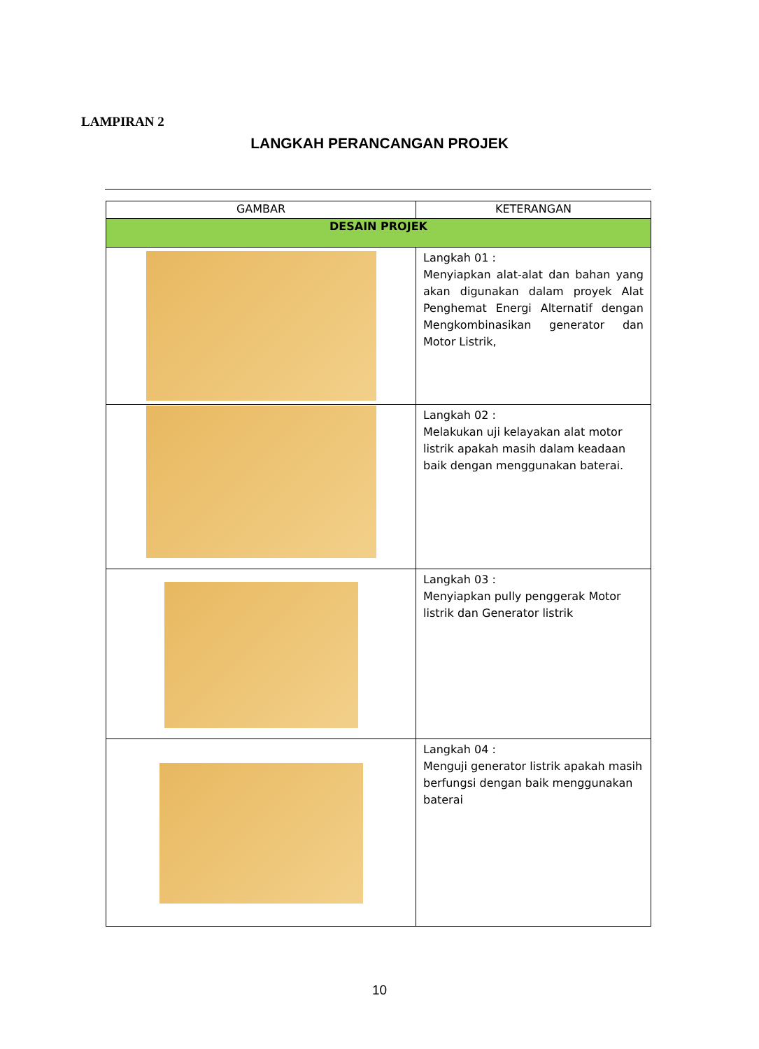LAMPIRAN 2
LANGKAH PERANCANGAN PROJEK
| GAMBAR | KETERANGAN |
| --- | --- |
| DESAIN PROJEK | |
| | Langkah 01 : Menyiapkan alat-alat dan bahan yang akan digunakan dalam proyek Alat Penghemat Energi Alternatif dengan Mengkombinasikan generator dan Motor Listrik, |
| | Langkah 02 : Melakukan uji kelayakan alat motor listrik apakah masih dalam keadaan baik dengan menggunakan baterai. |
| | Langkah 03 : Menyiapkan pully penggerak Motor listrik dan Generator listrik |
| | Langkah 04 : Menguji generator listrik apakah masih berfungsi dengan baik menggunakan baterai |
10